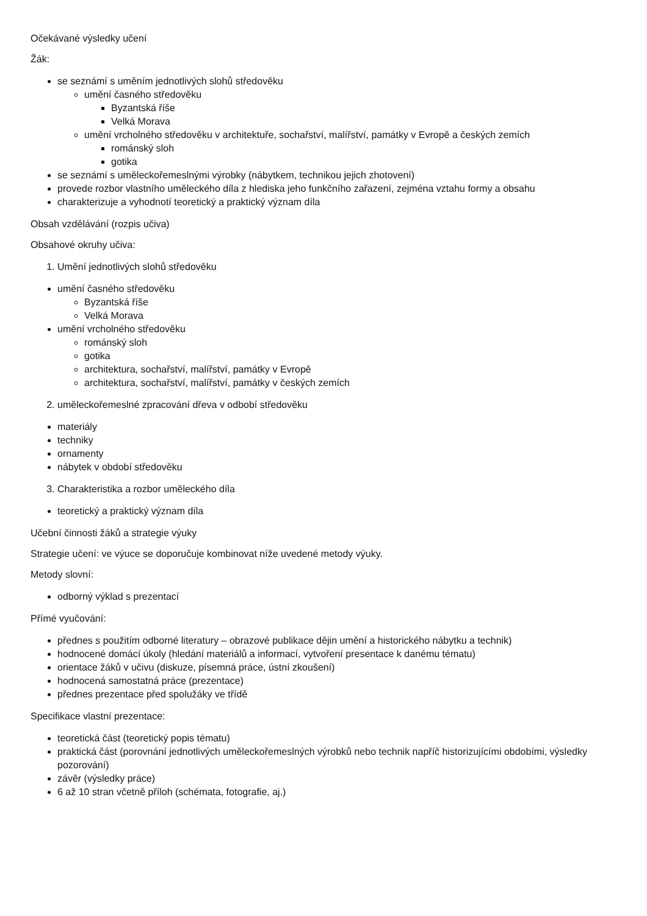Očekávané výsledky učení
Žák:
se seznámí s uměním jednotlivých slohů středověku
umění časného středověku
Byzantská říše
Velká Morava
umění vrcholného středověku v architektuře, sochařství, malířství, památky v Evropě a českých zemích
románský sloh
gotika
se seznámí s uměleckořemeslnými výrobky (nábytkem, technikou jejich zhotovení)
provede rozbor vlastního uměleckého díla z hlediska jeho funkčního zařazení, zejména vztahu formy a obsahu
charakterizuje a vyhodnotí teoretický a praktický význam díla
Obsah vzdělávání (rozpis učiva)
Obsahové okruhy učiva:
1. Umění jednotlivých slohů středověku
umění časného středověku
Byzantská říše
Velká Morava
umění vrcholného středověku
románský sloh
gotika
architektura, sochařství, malířství, památky v Evropě
architektura, sochařství, malířství, památky v českých zemích
2. uměleckořemeslné zpracování dřeva v odbobí středověku
materiály
techniky
ornamenty
nábytek v období středověku
3. Charakteristika a rozbor uměleckého díla
teoretický a praktický význam díla
Učební činnosti žáků a strategie výuky
Strategie učení: ve výuce se doporučuje kombinovat níže uvedené metody výuky.
Metody slovní:
odborný výklad s prezentací
Přímé vyučování:
přednes s použitím odborné literatury – obrazové publikace dějin umění a historického nábytku a technik)
hodnocené domácí úkoly (hledání materiálů a informací, vytvoření presentace k danému tématu)
orientace žáků v učivu (diskuze, písemná práce, ústní zkoušení)
hodnocená samostatná práce (prezentace)
přednes prezentace před spolužáky ve třídě
Specifikace vlastní prezentace:
teoretická část (teoretický popis tématu)
praktická část (porovnání jednotlivých uměleckořemeslných výrobků nebo technik napříč historizujícími obdobími, výsledky pozorování)
závěr (výsledky práce)
6 až 10 stran včetně příloh (schémata, fotografie, aj.)